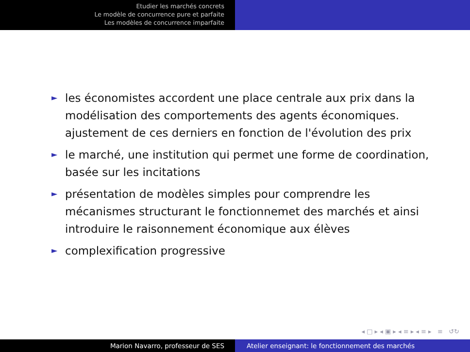Etudier les marchés concrets
Le modèle de concurrence pure et parfaite
Les modèles de concurrence imparfaite
► les économistes accordent une place centrale aux prix dans la modélisation des comportements des agents économiques. ajustement de ces derniers en fonction de l'évolution des prix
► le marché, une institution qui permet une forme de coordination, basée sur les incitations
► présentation de modèles simples pour comprendre les mécanismes structurant le fonctionnemet des marchés et ainsi introduire le raisonnement économique aux élèves
► complexification progressive
◂ □ ▸ ◂ ▣ ▸ ◂ ≡ ▸ ◂ ≡ ▸ ≡ ↺↻
Marion Navarro, professeur de SES Atelier enseignant: le fonctionnement des marchés